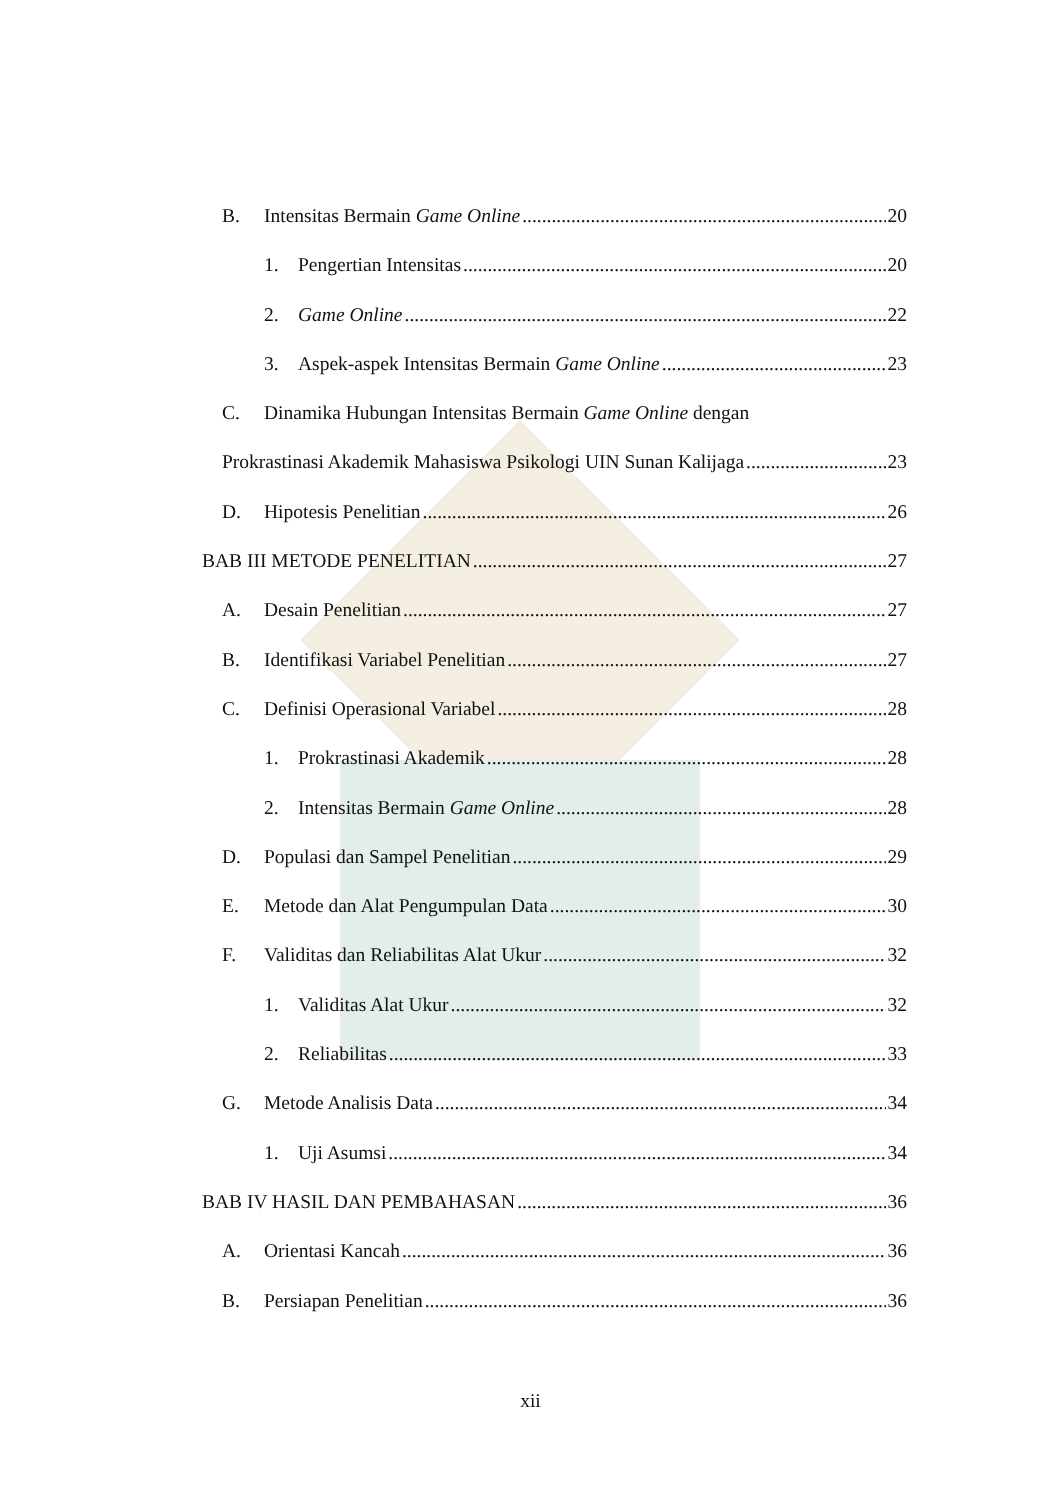B. Intensitas Bermain Game Online 20
1. Pengertian Intensitas 20
2. Game Online 22
3. Aspek-aspek Intensitas Bermain Game Online 23
C. Dinamika Hubungan Intensitas Bermain Game Online dengan
Prokrastinasi Akademik Mahasiswa Psikologi UIN Sunan Kalijaga 23
D. Hipotesis Penelitian 26
BAB III METODE PENELITIAN 27
A. Desain Penelitian 27
B. Identifikasi Variabel Penelitian 27
C. Definisi Operasional Variabel 28
1. Prokrastinasi Akademik 28
2. Intensitas Bermain Game Online 28
D. Populasi dan Sampel Penelitian 29
E. Metode dan Alat Pengumpulan Data 30
F. Validitas dan Reliabilitas Alat Ukur 32
1. Validitas Alat Ukur 32
2. Reliabilitas 33
G. Metode Analisis Data 34
1. Uji Asumsi 34
BAB IV HASIL DAN PEMBAHASAN 36
A. Orientasi Kancah 36
B. Persiapan Penelitian 36
xii